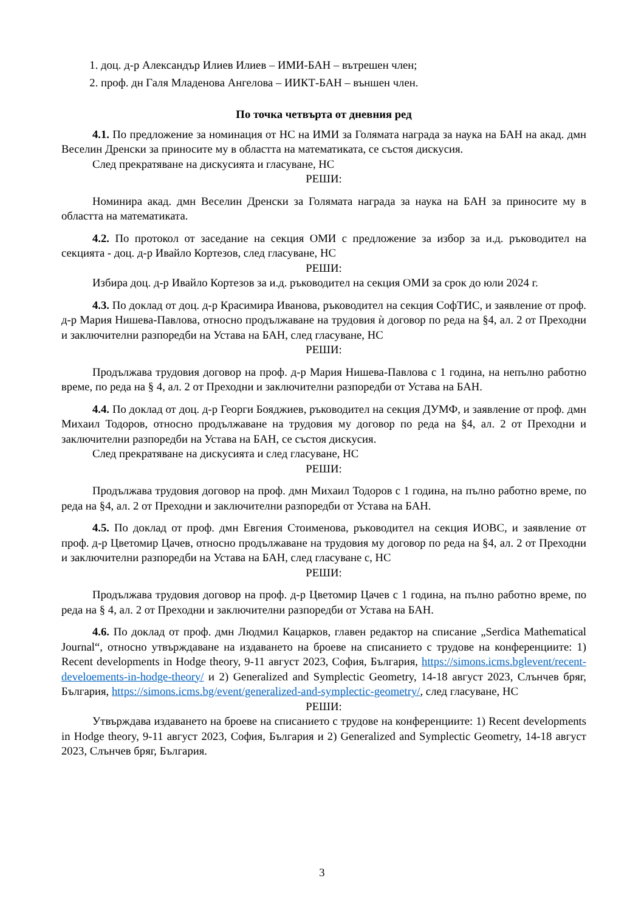1. доц. д-р Александър Илиев Илиев – ИМИ-БАН – вътрешен член;
2. проф. дн Галя Младенова Ангелова – ИИКТ-БАН – външен член.
По точка четвърта от дневния ред
4.1. По предложение за номинация от НС на ИМИ за Голямата награда за наука на БАН на акад. дмн Веселин Дренски за приносите му в областта на математиката, се състоя дискусия.
След прекратяване на дискусията и гласуване, НС
РЕШИ:
Номинира акад. дмн Веселин Дренски за Голямата награда за наука на БАН за приносите му в областта на математиката.
4.2. По протокол от заседание на секция ОМИ с предложение за избор за и.д. ръководител на секцията - доц. д-р Ивайло Кортезов, след гласуване, НС
РЕШИ:
Избира доц. д-р Ивайло Кортезов за и.д. ръководител на секция ОМИ за срок до юли 2024 г.
4.3. По доклад от доц. д-р Красимира Иванова, ръководител на секция СофТИС, и заявление от проф. д-р Мария Нишева-Павлова, относно продължаване на трудовия ѝ договор по реда на §4, ал. 2 от Преходни и заключителни разпоредби на Устава на БАН, след гласуване, НС
РЕШИ:
Продължава трудовия договор на проф. д-р Мария Нишева-Павлова с 1 година, на непълно работно време, по реда на § 4, ал. 2 от Преходни и заключителни разпоредби от Устава на БАН.
4.4. По доклад от доц. д-р Георги Бояджиев, ръководител на секция ДУМФ, и заявление от проф. дмн Михаил Тодоров, относно продължаване на трудовия му договор по реда на §4, ал. 2 от Преходни и заключителни разпоредби на Устава на БАН, се състоя дискусия.
След прекратяване на дискусията и след гласуване, НС
РЕШИ:
Продължава трудовия договор на проф. дмн Михаил Тодоров с 1 година, на пълно работно време, по реда на §4, ал. 2 от Преходни и заключителни разпоредби от Устава на БАН.
4.5. По доклад от проф. дмн Евгения Стоименова, ръководител на секция ИОВС, и заявление от проф. д-р Цветомир Цачев, относно продължаване на трудовия му договор по реда на §4, ал. 2 от Преходни и заключителни разпоредби на Устава на БАН, след гласуване с, НС
РЕШИ:
Продължава трудовия договор на проф. д-р Цветомир Цачев с 1 година, на пълно работно време, по реда на § 4, ал. 2 от Преходни и заключителни разпоредби от Устава на БАН.
4.6. По доклад от проф. дмн Людмил Кацарков, главен редактор на списание „Serdica Mathematical Journal“, относно утвърждаване на издаването на броеве на списанието с трудове на конференциите: 1) Recent developments in Hodge theory, 9-11 август 2023, София, България, https://simons.icms.bglevent/recent-develoements-in-hodge-theory/ и 2) Generalized and Symplectic Geometry, 14-18 август 2023, Слънчев бряг, България, https://simons.icms.bg/event/generalized-and-symplectic-geometry/, след гласуване, НС
РЕШИ:
Утвърждава издаването на броеве на списанието с трудове на конференциите: 1) Recent developments in Hodge theory, 9-11 август 2023, София, България и 2) Generalized and Symplectic Geometry, 14-18 август 2023, Слънчев бряг, България.
3